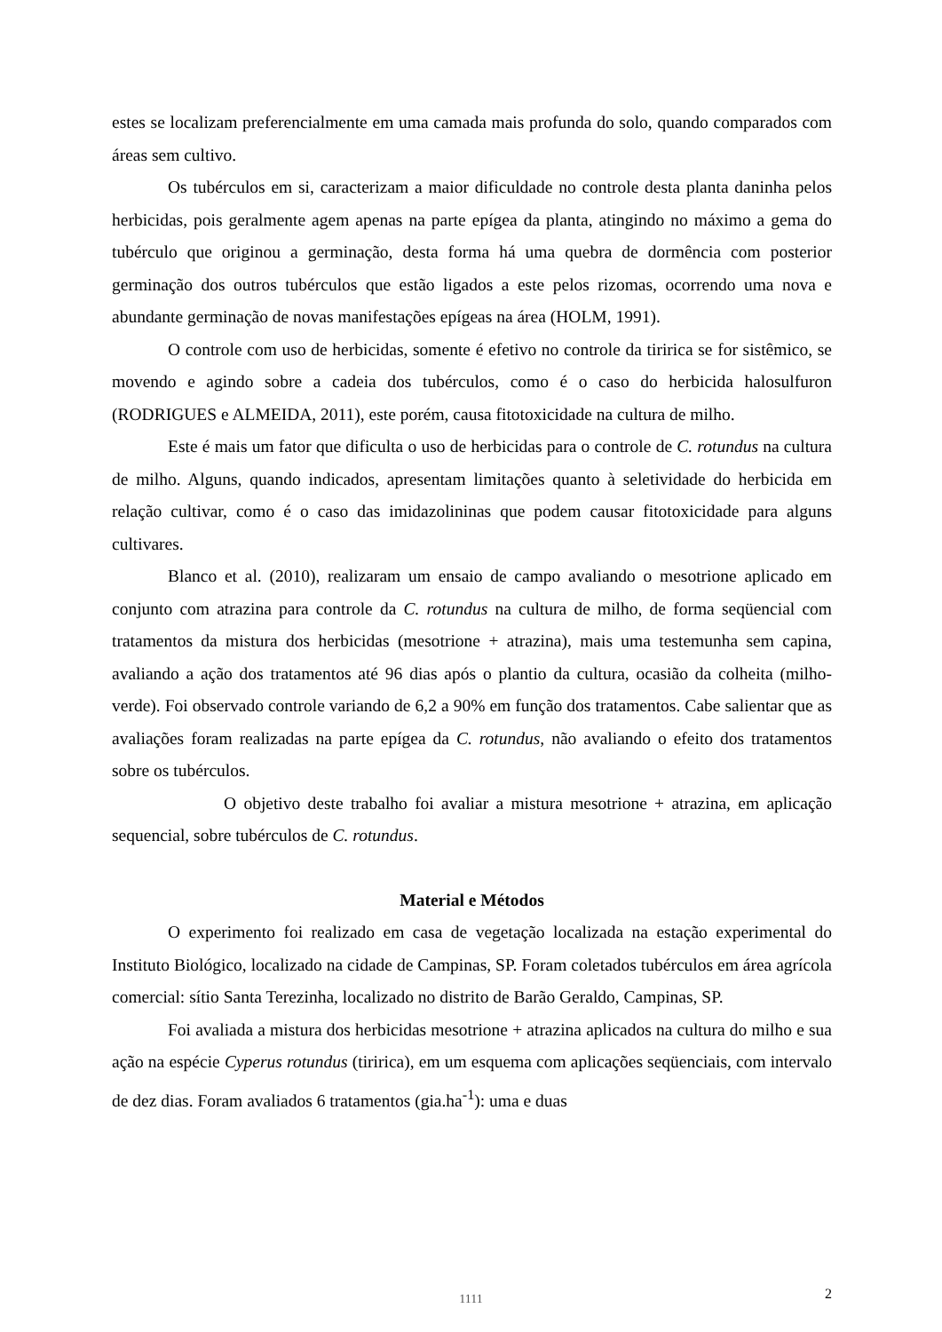estes se localizam preferencialmente em uma camada mais profunda do solo, quando comparados com áreas sem cultivo.
Os tubérculos em si, caracterizam a maior dificuldade no controle desta planta daninha pelos herbicidas, pois geralmente agem apenas na parte epígea da planta, atingindo no máximo a gema do tubérculo que originou a germinação, desta forma há uma quebra de dormência com posterior germinação dos outros tubérculos que estão ligados a este pelos rizomas, ocorrendo uma nova e abundante germinação de novas manifestações epígeas na área (HOLM, 1991).
O controle com uso de herbicidas, somente é efetivo no controle da tiririca se for sistêmico, se movendo e agindo sobre a cadeia dos tubérculos, como é o caso do herbicida halosulfuron (RODRIGUES e ALMEIDA, 2011), este porém, causa fitotoxicidade na cultura de milho.
Este é mais um fator que dificulta o uso de herbicidas para o controle de C. rotundus na cultura de milho. Alguns, quando indicados, apresentam limitações quanto à seletividade do herbicida em relação cultivar, como é o caso das imidazolininas que podem causar fitotoxicidade para alguns cultivares.
Blanco et al. (2010), realizaram um ensaio de campo avaliando o mesotrione aplicado em conjunto com atrazina para controle da C. rotundus na cultura de milho, de forma seqüencial com tratamentos da mistura dos herbicidas (mesotrione + atrazina), mais uma testemunha sem capina, avaliando a ação dos tratamentos até 96 dias após o plantio da cultura, ocasião da colheita (milho-verde). Foi observado controle variando de 6,2 a 90% em função dos tratamentos. Cabe salientar que as avaliações foram realizadas na parte epígea da C. rotundus, não avaliando o efeito dos tratamentos sobre os tubérculos.
O objetivo deste trabalho foi avaliar a mistura mesotrione + atrazina, em aplicação sequencial, sobre tubérculos de C. rotundus.
Material e Métodos
O experimento foi realizado em casa de vegetação localizada na estação experimental do Instituto Biológico, localizado na cidade de Campinas, SP. Foram coletados tubérculos em área agrícola comercial: sítio Santa Terezinha, localizado no distrito de Barão Geraldo, Campinas, SP.
Foi avaliada a mistura dos herbicidas mesotrione + atrazina aplicados na cultura do milho e sua ação na espécie Cyperus rotundus (tiririca), em um esquema com aplicações seqüenciais, com intervalo de dez dias. Foram avaliados 6 tratamentos (gia.ha<sup>-1</sup>): uma e duas
1111
2